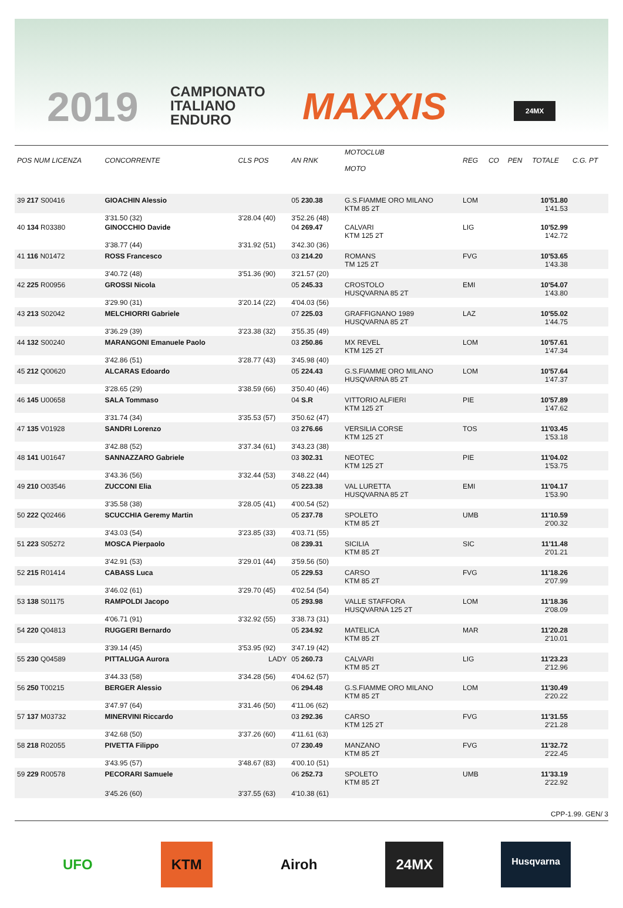2019
CAMPIONATO
ITALIANO
ENDURO
MAXXIS 24MX
| POS NUM LICENZA | CONCORRENTE | CLS POS | AN RNK | MOTOCLUB MOTO | REG | CO | PEN | TOTALE | C.G. PT |
| --- | --- | --- | --- | --- | --- | --- | --- | --- | --- |
| 39 217 S00416 | GIOACHIN Alessio | | 05 230.38 | G.S.FIAMME ORO MILANO KTM 85 2T | LOM | | | 10'51.80 1'41.53 | |
| | 3'31.50 (32) | 3'28.04 (40) | 3'52.26 (48) | | | | | | |
| 40 134 R03380 | GINOCCHIO Davide | | 04 269.47 | CALVARI KTM 125 2T | LIG | | | 10'52.99 1'42.72 | |
| | 3'38.77 (44) | 3'31.92 (51) | 3'42.30 (36) | | | | | | |
| 41 116 N01472 | ROSS Francesco | | 03 214.20 | ROMANS TM 125 2T | FVG | | | 10'53.65 1'43.38 | |
| | 3'40.72 (48) | 3'51.36 (90) | 3'21.57 (20) | | | | | | |
| 42 225 R00956 | GROSSI Nicola | | 05 245.33 | CROSTOLO HUSQVARNA 85 2T | EMI | | | 10'54.07 1'43.80 | |
| | 3'29.90 (31) | 3'20.14 (22) | 4'04.03 (56) | | | | | | |
| 43 213 S02042 | MELCHIORRI Gabriele | | 07 225.03 | GRAFFIGNANO 1989 HUSQVARNA 85 2T | LAZ | | | 10'55.02 1'44.75 | |
| | 3'36.29 (39) | 3'23.38 (32) | 3'55.35 (49) | | | | | | |
| 44 132 S00240 | MARANGONI Emanuele Paolo | | 03 250.86 | MX REVEL KTM 125 2T | LOM | | | 10'57.61 1'47.34 | |
| | 3'42.86 (51) | 3'28.77 (43) | 3'45.98 (40) | | | | | | |
| 45 212 Q00620 | ALCARAS Edoardo | | 05 224.43 | G.S.FIAMME ORO MILANO HUSQVARNA 85 2T | LOM | | | 10'57.64 1'47.37 | |
| | 3'28.65 (29) | 3'38.59 (66) | 3'50.40 (46) | | | | | | |
| 46 145 U00658 | SALA Tommaso | | 04 S.R | VITTORIO ALFIERI KTM 125 2T | PIE | | | 10'57.89 1'47.62 | |
| | 3'31.74 (34) | 3'35.53 (57) | 3'50.62 (47) | | | | | | |
| 47 135 V01928 | SANDRI Lorenzo | | 03 276.66 | VERSILIA CORSE KTM 125 2T | TOS | | | 11'03.45 1'53.18 | |
| | 3'42.88 (52) | 3'37.34 (61) | 3'43.23 (38) | | | | | | |
| 48 141 U01647 | SANNAZZARO Gabriele | | 03 302.31 | NEOTEC KTM 125 2T | PIE | | | 11'04.02 1'53.75 | |
| | 3'43.36 (56) | 3'32.44 (53) | 3'48.22 (44) | | | | | | |
| 49 210 O03546 | ZUCCONI Elia | | 05 223.38 | VAL LURETTA HUSQVARNA 85 2T | EMI | | | 11'04.17 1'53.90 | |
| | 3'35.58 (38) | 3'28.05 (41) | 4'00.54 (52) | | | | | | |
| 50 222 Q02466 | SCUCCHIA Geremy Martin | | 05 237.78 | SPOLETO KTM 85 2T | UMB | | | 11'10.59 2'00.32 | |
| | 3'43.03 (54) | 3'23.85 (33) | 4'03.71 (55) | | | | | | |
| 51 223 S05272 | MOSCA Pierpaolo | | 08 239.31 | SICILIA KTM 85 2T | SIC | | | 11'11.48 2'01.21 | |
| | 3'42.91 (53) | 3'29.01 (44) | 3'59.56 (50) | | | | | | |
| 52 215 R01414 | CABASS Luca | | 05 229.53 | CARSO KTM 85 2T | FVG | | | 11'18.26 2'07.99 | |
| | 3'46.02 (61) | 3'29.70 (45) | 4'02.54 (54) | | | | | | |
| 53 138 S01175 | RAMPOLDI Jacopo | | 05 293.98 | VALLE STAFFORA HUSQVARNA 125 2T | LOM | | | 11'18.36 2'08.09 | |
| | 4'06.71 (91) | 3'32.92 (55) | 3'38.73 (31) | | | | | | |
| 54 220 Q04813 | RUGGERI Bernardo | | 05 234.92 | MATELICA KTM 85 2T | MAR | | | 11'20.28 2'10.01 | |
| | 3'39.14 (45) | 3'53.95 (92) | 3'47.19 (42) | | | | | | |
| 55 230 Q04589 | PITTALUGA Aurora | LADY | 05 260.73 | CALVARI KTM 85 2T | LIG | | | 11'23.23 2'12.96 | |
| | 3'44.33 (58) | 3'34.28 (56) | 4'04.62 (57) | | | | | | |
| 56 250 T00215 | BERGER Alessio | | 06 294.48 | G.S.FIAMME ORO MILANO KTM 85 2T | LOM | | | 11'30.49 2'20.22 | |
| | 3'47.97 (64) | 3'31.46 (50) | 4'11.06 (62) | | | | | | |
| 57 137 M03732 | MINERVINI Riccardo | | 03 292.36 | CARSO KTM 125 2T | FVG | | | 11'31.55 2'21.28 | |
| | 3'42.68 (50) | 3'37.26 (60) | 4'11.61 (63) | | | | | | |
| 58 218 R02055 | PIVETTA Filippo | | 07 230.49 | MANZANO KTM 85 2T | FVG | | | 11'32.72 2'22.45 | |
| | 3'43.95 (57) | 3'48.67 (83) | 4'00.10 (51) | | | | | | |
| 59 229 R00578 | PECORARI Samuele | | 06 252.73 | SPOLETO KTM 85 2T | UMB | | | 11'33.19 2'22.92 | |
| | 3'45.26 (60) | 3'37.55 (63) | 4'10.38 (61) | | | | | | |
CPP-1.99. GEN/ 3
UFO KTM Airoh 24MX
Husqvarna